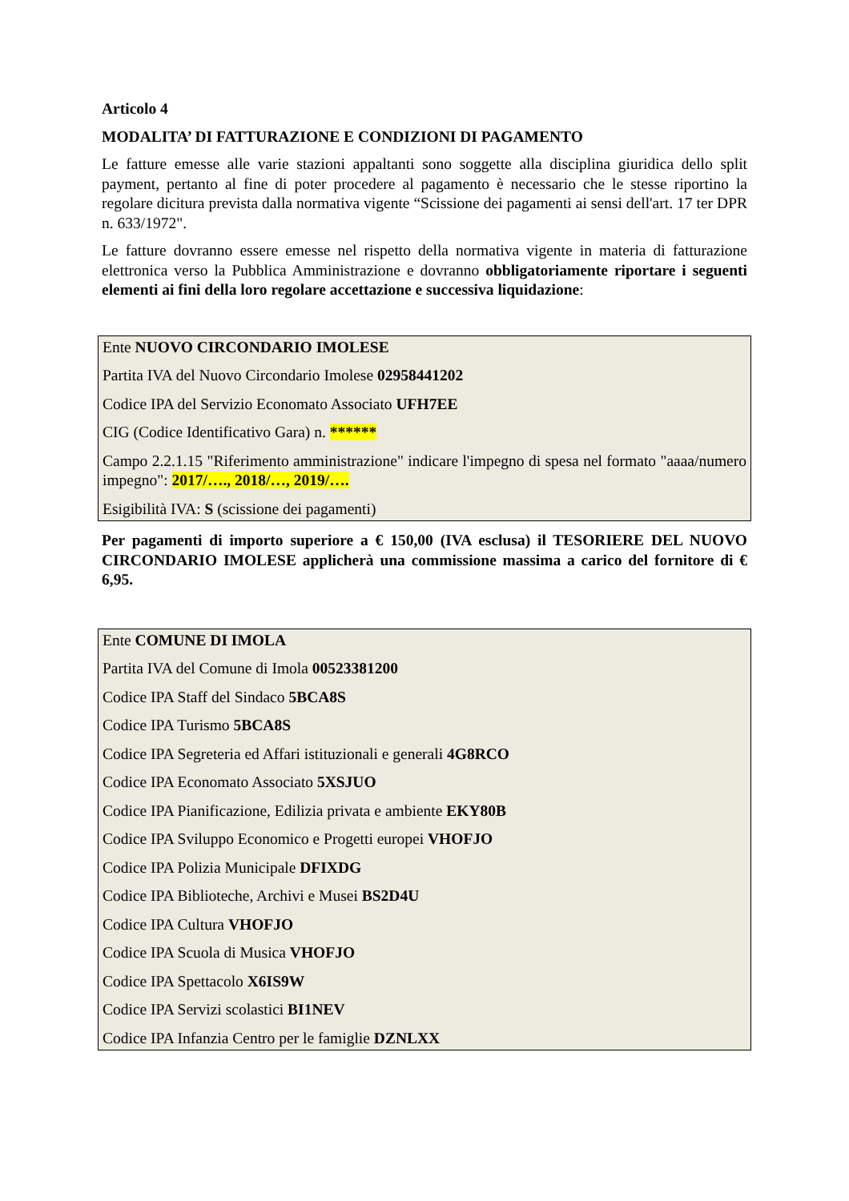Articolo 4
MODALITA’ DI FATTURAZIONE E CONDIZIONI DI PAGAMENTO
Le fatture emesse alle varie stazioni appaltanti sono soggette alla disciplina giuridica dello split payment, pertanto al fine di poter procedere al pagamento è necessario che le stesse riportino la regolare dicitura prevista dalla normativa vigente “Scissione dei pagamenti ai sensi dell'art. 17 ter DPR n. 633/1972".
Le fatture dovranno essere emesse nel rispetto della normativa vigente in materia di fatturazione elettronica verso la Pubblica Amministrazione e dovranno obbligatoriamente riportare i seguenti elementi ai fini della loro regolare accettazione e successiva liquidazione:
Ente NUOVO CIRCONDARIO IMOLESE
Partita IVA del Nuovo Circondario Imolese 02958441202
Codice IPA del Servizio Economato Associato UFH7EE
CIG (Codice Identificativo Gara) n. ******
Campo 2.2.1.15 "Riferimento amministrazione" indicare l'impegno di spesa nel formato "aaaa/numero impegno": 2017/…., 2018/…, 2019/….
Esigibilità IVA: S (scissione dei pagamenti)
Per pagamenti di importo superiore a € 150,00 (IVA esclusa) il TESORIERE DEL NUOVO CIRCONDARIO IMOLESE applicherà una commissione massima a carico del fornitore di € 6,95.
Ente COMUNE DI IMOLA
Partita IVA del Comune di Imola 00523381200
Codice IPA Staff del Sindaco 5BCA8S
Codice IPA Turismo 5BCA8S
Codice IPA Segreteria ed Affari istituzionali e generali 4G8RCO
Codice IPA Economato Associato 5XSJUO
Codice IPA Pianificazione, Edilizia privata e ambiente EKY80B
Codice IPA Sviluppo Economico e Progetti europei VHOFJO
Codice IPA Polizia Municipale DFIXDG
Codice IPA Biblioteche, Archivi e Musei BS2D4U
Codice IPA Cultura VHOFJO
Codice IPA Scuola di Musica VHOFJO
Codice IPA Spettacolo X6IS9W
Codice IPA Servizi scolastici BI1NEV
Codice IPA Infanzia Centro per le famiglie DZNLXX